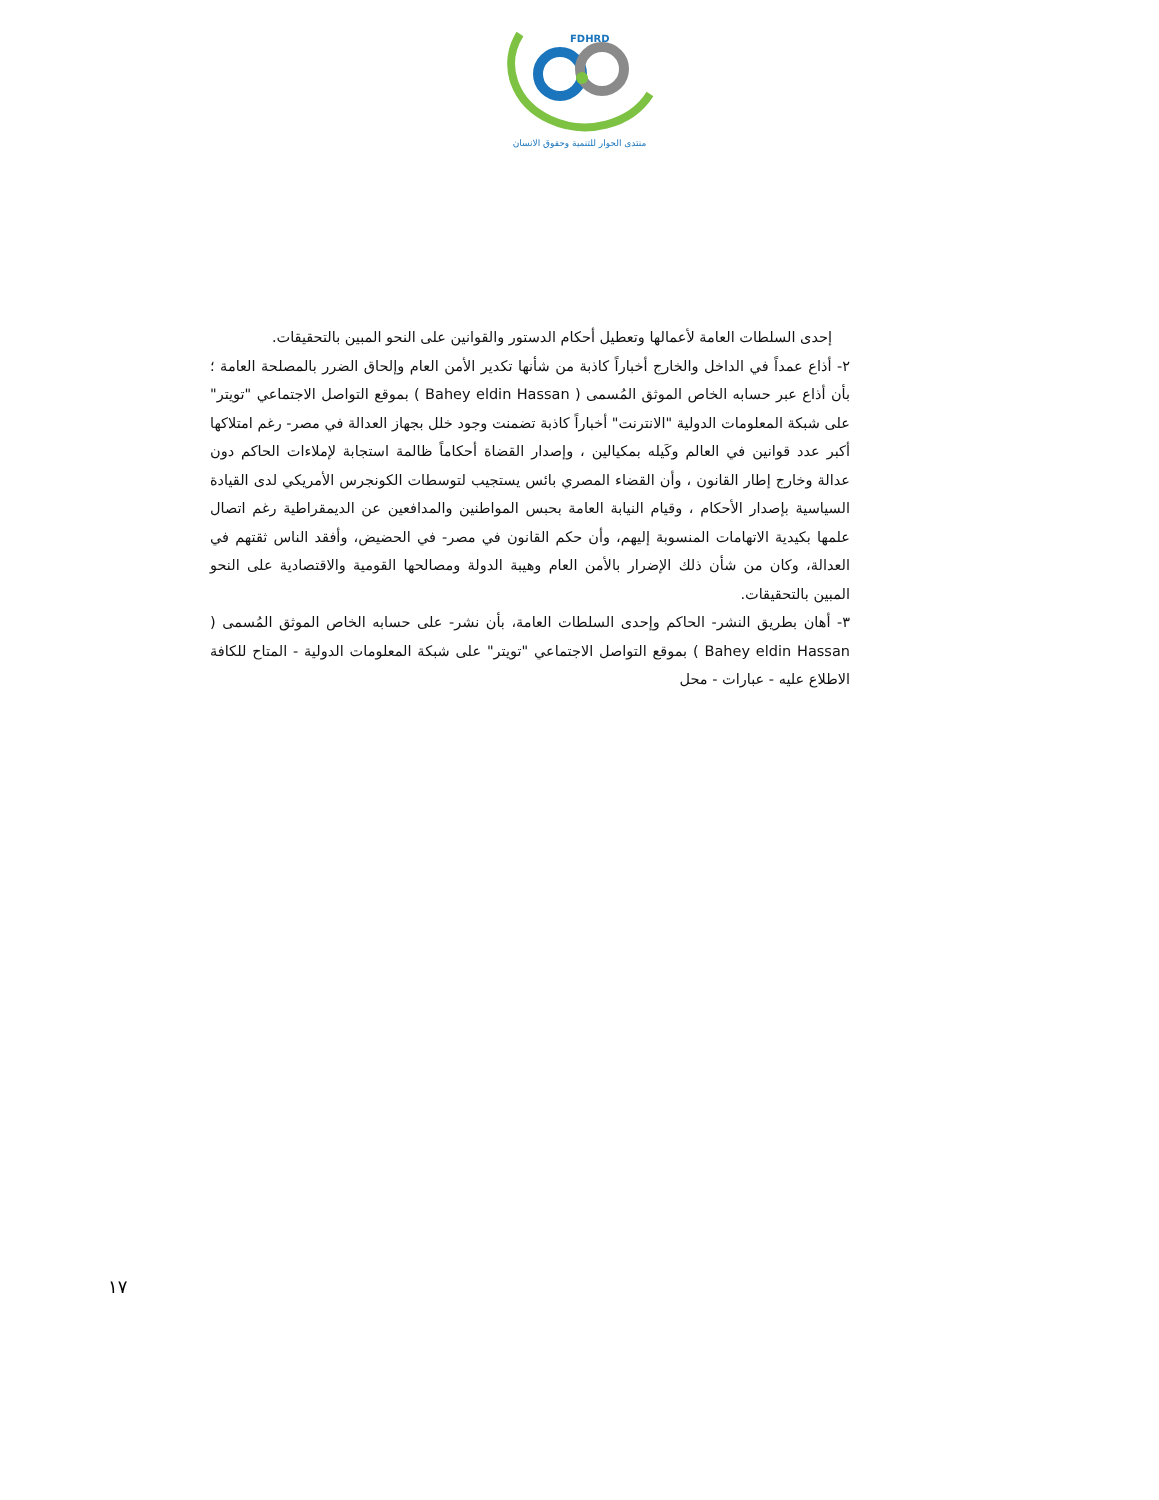FDHRD
منتدى الحوار للتنمية وحقوق الانسان
إحدى السلطات العامة لأعمالها وتعطيل أحكام الدستور والقوانين على النحو المبين بالتحقيقات.
٢- أذاع عمداً في الداخل والخارج أخباراً كاذبة من شأنها تكدير الأمن العام وإلحاق الضرر بالمصلحة العامة ؛ بأن أذاع عبر حسابه الخاص الموثق المُسمى ( Bahey eldin Hassan ) بموقع التواصل الاجتماعي "تويتر" على شبكة المعلومات الدولية "الانترنت" أخباراً كاذبة تضمنت وجود خلل بجهاز العدالة في مصر- رغم امتلاكها أكبر عدد قوانين في العالم وكَيله بمكيالين ، وإصدار القضاة أحكاماً ظالمة استجابة لإملاءات الحاكم دون عدالة وخارج إطار القانون ، وأن القضاء المصري بائس يستجيب لتوسطات الكونجرس الأمريكي لدى القيادة السياسية بإصدار الأحكام ، وقيام النيابة العامة بحبس المواطنين والمدافعين عن الديمقراطية رغم اتصال علمها بكيدية الاتهامات المنسوبة إليهم، وأن حكم القانون في مصر- في الحضيض، وأفقد الناس ثقتهم في العدالة، وكان من شأن ذلك الإضرار بالأمن العام وهيبة الدولة ومصالحها القومية والاقتصادية على النحو المبين بالتحقيقات.
٣- أهان بطريق النشر- الحاكم وإحدى السلطات العامة، بأن نشر- على حسابه الخاص الموثق المُسمى ( Bahey eldin Hassan ) بموقع التواصل الاجتماعي "تويتر" على شبكة المعلومات الدولية - المتاح للكافة الاطلاع عليه - عبارات - محل
١٧